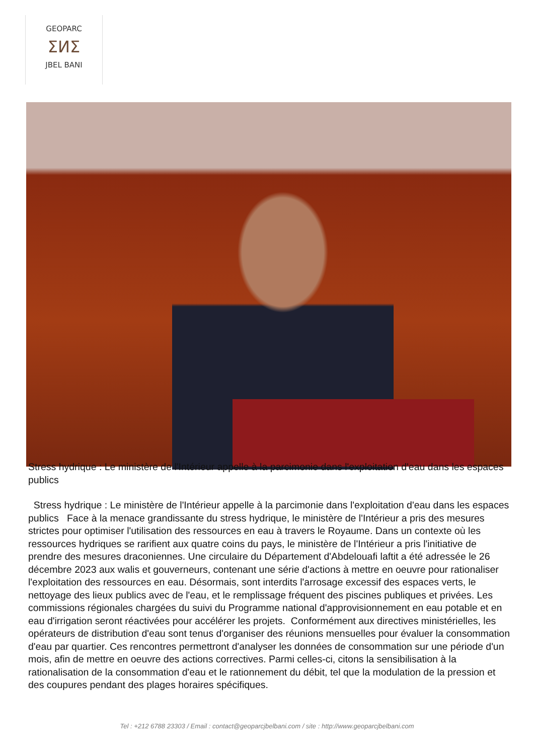GEOPARC
ⵉⵍⵉ
JBEL BANI
Stress hydrique : Le ministère de l'Intérieur appelle à la parcimonie dans l'exploitation d'eau dans les espaces publics
Stress hydrique : Le ministère de l'Intérieur appelle à la parcimonie dans l'exploitation d'eau dans les espaces publics Face à la menace grandissante du stress hydrique, le ministère de l'Intérieur a pris des mesures strictes pour optimiser l'utilisation des ressources en eau à travers le Royaume. Dans un contexte où les ressources hydriques se rarifient aux quatre coins du pays, le ministère de l'Intérieur a pris l'initiative de prendre des mesures draconiennes. Une circulaire du Département d'Abdelouafi laftit a été adressée le 26 décembre 2023 aux walis et gouverneurs, contenant une série d'actions à mettre en oeuvre pour rationaliser l'exploitation des ressources en eau. Désormais, sont interdits l'arrosage excessif des espaces verts, le nettoyage des lieux publics avec de l'eau, et le remplissage fréquent des piscines publiques et privées. Les commissions régionales chargées du suivi du Programme national d'approvisionnement en eau potable et en eau d'irrigation seront réactivées pour accélérer les projets. Conformément aux directives ministérielles, les opérateurs de distribution d'eau sont tenus d'organiser des réunions mensuelles pour évaluer la consommation d'eau par quartier. Ces rencontres permettront d'analyser les données de consommation sur une période d'un mois, afin de mettre en oeuvre des actions correctives. Parmi celles-ci, citons la sensibilisation à la rationalisation de la consommation d'eau et le rationnement du débit, tel que la modulation de la pression et des coupures pendant des plages horaires spécifiques.
Tel : +212 6788 23303 / Email : contact@geoparcjbelbani.com / site : http://www.geoparcjbelbani.com